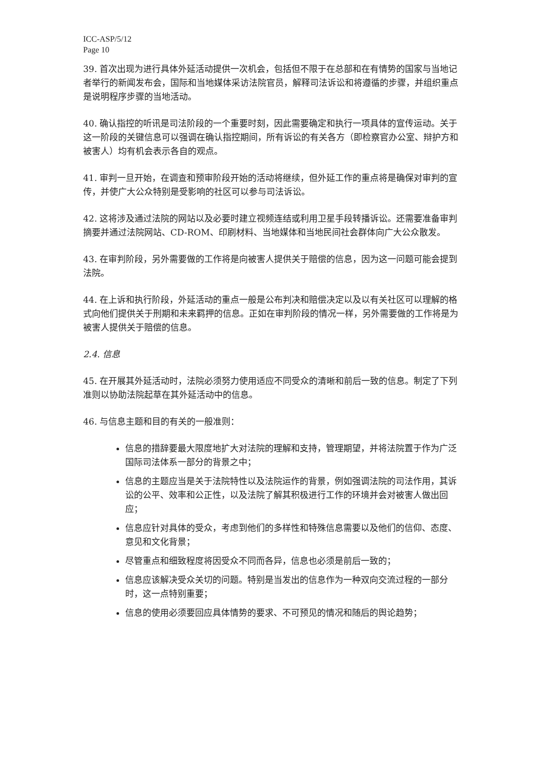ICC-ASP/5/12
Page 10
39. 首次出现为进行具体外延活动提供一次机会，包括但不限于在总部和在有情势的国家与当地记者举行的新闻发布会，国际和当地媒体采访法院官员，解释司法诉讼和将遵循的步骤，并组织重点是说明程序步骤的当地活动。
40. 确认指控的听讯是司法阶段的一个重要时刻，因此需要确定和执行一项具体的宣传运动。关于这一阶段的关键信息可以强调在确认指控期间，所有诉讼的有关各方（即检察官办公室、辩护方和被害人）均有机会表示各自的观点。
41. 审判一旦开始，在调查和预审阶段开始的活动将继续，但外延工作的重点将是确保对审判的宣传，并使广大公众特别是受影响的社区可以参与司法诉讼。
42. 这将涉及通过法院的网站以及必要时建立视频连结或利用卫星手段转播诉讼。还需要准备审判摘要并通过法院网站、CD-ROM、印刷材料、当地媒体和当地民间社会群体向广大公众散发。
43. 在审判阶段，另外需要做的工作将是向被害人提供关于赔偿的信息，因为这一问题可能会提到法院。
44. 在上诉和执行阶段，外延活动的重点一般是公布判决和赔偿决定以及以有关社区可以理解的格式向他们提供关于刑期和未来羁押的信息。正如在审判阶段的情况一样，另外需要做的工作将是为被害人提供关于赔偿的信息。
2.4. 信息
45. 在开展其外延活动时，法院必须努力使用适应不同受众的清晰和前后一致的信息。制定了下列准则以协助法院起草在其外延活动中的信息。
46. 与信息主题和目的有关的一般准则：
信息的措辞要最大限度地扩大对法院的理解和支持，管理期望，并将法院置于作为广泛国际司法体系一部分的背景之中；
信息的主题应当是关于法院特性以及法院运作的背景，例如强调法院的司法作用，其诉讼的公平、效率和公正性，以及法院了解其积极进行工作的环境并会对被害人做出回应；
信息应针对具体的受众，考虑到他们的多样性和特殊信息需要以及他们的信仰、态度、意见和文化背景；
尽管重点和细致程度将因受众不同而各异，信息也必须是前后一致的；
信息应该解决受众关切的问题。特别是当发出的信息作为一种双向交流过程的一部分时，这一点特别重要；
信息的使用必须要回应具体情势的要求、不可预见的情况和随后的舆论趋势；